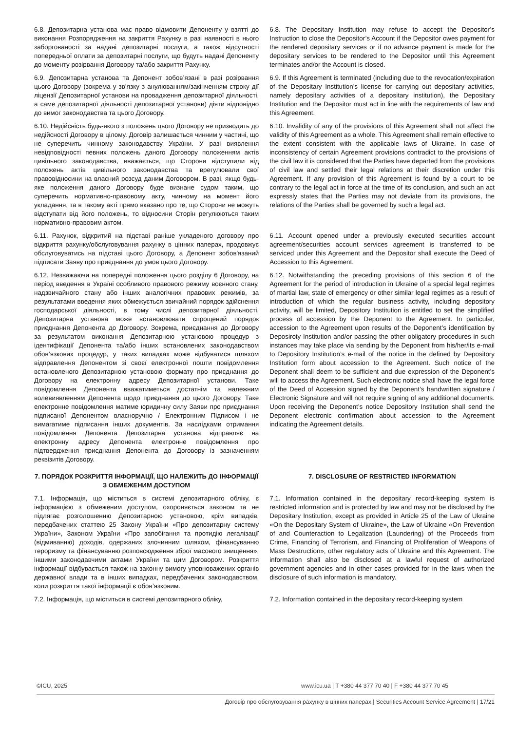| 6.8. Депозитарна установа має право відмовити Депоненту у взятті до виконання Розпорядження на закриття Рахунку в разі наявності в нього заборгованості за надані депозитарні послуги, а також відсутності попередньої оплати за депозитарні послуги, що будуть надані Депоненту до моменту розірвання Договору та/або закриття Рахунку. | 6.8. The Depositary Institution may refuse to accept the Depositor’s Instruction to close the Depositor’s Account if the Depositor owes payment for the rendered depositary services or if no advance payment is made for the depositary services to be rendered to the Depositor until this Agreement terminates and/or the Account is closed. |
| 6.9. Депозитарна установа та Депонент зобов’язані в разі розірвання цього Договору (зокрема у зв’язку з анулюванням/закінченням строку дії ліцензії Депозитарної установи на провадження депозитарної діяльності, а саме депозитарної діяльності депозитарної установи) діяти відповідно до вимог законодавства та цього Договору. | 6.9. If this Agreement is terminated (including due to the revocation/expiration of the Depositary Institution’s license for carrying out depositary activities, namely depositary activities of a depositary institution), the Depositary Institution and the Depositor must act in line with the requirements of law and this Agreement. |
| 6.10. Недійсність будь-якого з положень цього Договору не призводить до недійсності Договору в цілому. Договір залишається чинним у частині, що не суперечить чинному законодавству України. У разі виявлення невідповідності певних положень даного Договору положенням актів цивільного законодавства, вважається, що Сторони відступили від положень актів цивільного законодавства та врегулювали свої правовідносини на власний розсуд даним Договором. В разі, якщо будь-яке положення даного Договору буде визнане судом таким, що суперечить нормативно-правовому акту, чинному на момент його укладання, та в такому акті прямо вказано про те, що Сторони не можуть відступати від його положень, то відносини Сторін регулюються таким нормативно-правовим актом. | 6.10. Invalidity of any of the provisions of this Agreement shall not affect the validity of this Agreement as a whole. This Agreement shall remain effective to the extent consistent with the applicable laws of Ukraine. In case of inconsistency of certain Agreement provisions contradict to the provisions of the civil law it is considered that the Parties have departed from the provisions of civil law and settled their legal relations at their discretion under this Agreement. If any provision of this Agreement is found by a court to be contrary to the legal act in force at the time of its conclusion, and such an act expressly states that the Parties may not deviate from its provisions, the relations of the Parties shall be governed by such a legal act. |
| 6.11. Рахунок, відкритий на підставі раніше укладеного договору про відкриття рахунку/обслуговування рахунку в цінних паперах, продовжує обслуговуватись на підставі цього Договору, а Депонент зобов'язаний підписати Заяву про приєднання до умов цього Договору. | 6.11. Account opened under a previously executed securities account agreement/securities account services agreement is transferred to be serviced under this Agreement and the Depositor shall execute the Deed of Accession to this Agreement. |
| 6.12. Незважаючи на попередні положення цього розділу 6 Договору, на період введення в Україні особливого правового режиму воєнного стану, надзвичайного стану або інших аналогічних правових режимів, за результатами введення яких обмежується звичайний порядок здійснення господарської діяльності, в тому числі депозитарної діяльності, Депозитарна установа може встановлювати спрощений порядок приєднання Депонента до Договору. Зокрема, приєднання до Договору за результатом виконання Депозитарною установою процедур з ідентифікації Депонента та/або інших встановлених законодавством обов’язкових процедур, у таких випадках може відбуватися шляхом відправлення Депонентом зі своєї електронної пошти повідомлення встановленого Депозитарною установою формату про приєднання до Договору на електронну адресу Депозитарної установи. Таке повідомлення Депонента вважатиметься достатнім та належним волевиявленням Депонента щодо приєднання до цього Договору. Таке електронне повідомлення матиме юридичну силу Заяви про приєднання підписаної Депонентом власноручно / Електронним Підписом і не вимагатиме підписання інших документів. За наслідками отримання повідомлення Депонента Депозитарна установа відправляє на електронну адресу Депонента електронне повідомлення про підтвердження приєднання Депонента до Договору із зазначенням реквізитів Договору. | 6.12. Notwithstanding the preceding provisions of this section 6 of the Agreement for the period of introduction in Ukraine of a special legal regimes of martial law, state of emergency or other similar legal regimes as a result of introduction of which the regular business activity, including depository activity, will be limited, Depository Institution is entitled to set the simplified process of accession by the Deponent to the Agreement. In particular, accession to the Agreement upon results of the Deponent’s identification by Deposiroty Institution and/or passing the other obligatory procedures in such instances may take place via sending by the Deponent from his/her/its e-mail to Depository Institution’s e-mail of the notice in the defined by Depository Institution form about accession to the Agreement. Such notice of the Deponent shall deem to be sufficient and due expression of the Deponent’s will to access the Agreement. Such electronic notice shall have the legal force of the Deed of Accession signed by the Deponent’s handwritten signature / Electronic Signature and will not require signing of any additional documents. Upon receiving the Deponent’s notice Depository Institution shall send the Deponent electronic confirmation about accession to the Agreement indicating the Agreement details. |
| 7. ПОРЯДОК РОЗКРИТТЯ ІНФОРМАЦІЇ, ЩО НАЛЕЖИТЬ ДО ІНФОРМАЦІЇ З ОБМЕЖЕНИМ ДОСТУПОМ | 7. DISCLOSURE OF RESTRICTED INFORMATION |
| 7.1. Інформація, що міститься в системі депозитарного обліку, є інформацією з обмеженим доступом, охороняється законом та не підлягає розголошенню Депозитарною установою, крім випадків, передбачених статтею 25 Закону України «Про депозитарну систему України», Законом України «Про запобігання та протидію легалізації (відмиванню) доходів, одержаних злочинним шляхом, фінансуванню тероризму та фінансуванню розповсюдження зброї масового знищення», іншими законодавчими актами України та цим Договором. Розкриття інформації відбувається також на законну вимогу уповноважених органів державної влади та в інших випадках, передбачених законодавством, коли розкриття такої інформації є обов’язковим. | 7.1. Information contained in the depositary record-keeping system is restricted information and is protected by law and may not be disclosed by the Depositary Institution, except as provided in Article 25 of the Law of Ukraine «On the Depositary System of Ukraine», the Law of Ukraine «On Prevention of and Counteraction to Legalization (Laundering) of the Proceeds from Crime, Financing of Terrorism, and Financing of Proliferation of Weapons of Mass Destruction», other regulatory acts of Ukraine and this Agreement. The information shall also be disclosed at a lawful request of authorized government agencies and in other cases provided for in the laws when the disclosure of such information is mandatory. |
| 7.2. Інформація, що міститься в системі депозитарного обліку, | 7.2. Information contained in the depositary record-keeping system |
©ICU, 2025 www.icu.ua | T +380 44 377 70 40 | F +380 44 377 70 45
Договір про обслуговування рахунку в цінних паперах | Securities Account Service Agreement | 17/21